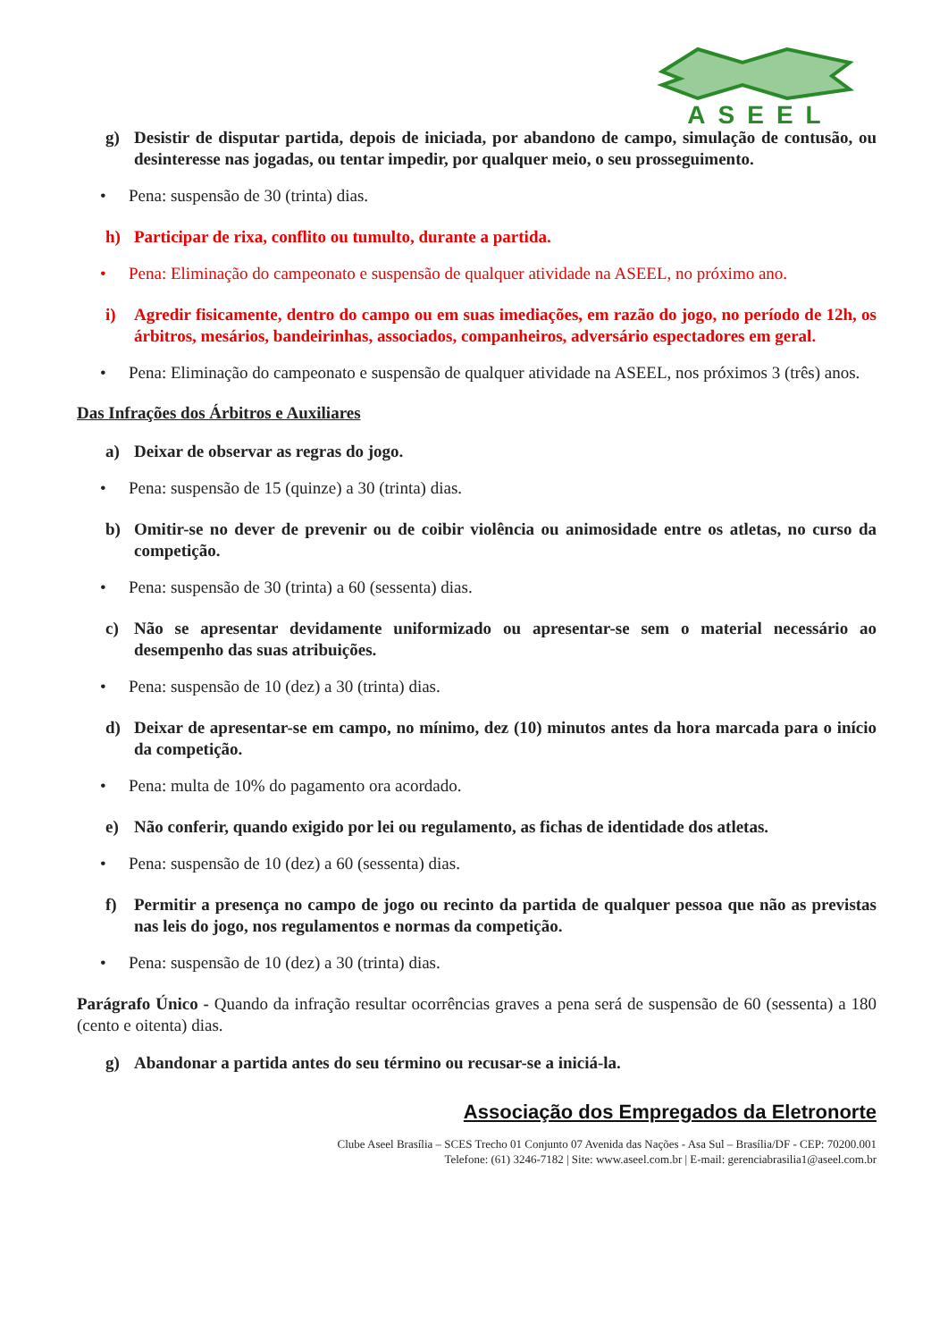ASEEL
g) Desistir de disputar partida, depois de iniciada, por abandono de campo, simulação de contusão, ou desinteresse nas jogadas, ou tentar impedir, por qualquer meio, o seu prosseguimento.
• Pena: suspensão de 30 (trinta) dias.
h) Participar de rixa, conflito ou tumulto, durante a partida.
• Pena: Eliminação do campeonato e suspensão de qualquer atividade na ASEEL, no próximo ano.
i) Agredir fisicamente, dentro do campo ou em suas imediações, em razão do jogo, no período de 12h, os árbitros, mesários, bandeirinhas, associados, companheiros, adversário espectadores em geral.
• Pena: Eliminação do campeonato e suspensão de qualquer atividade na ASEEL, nos próximos 3 (três) anos.
Das Infrações dos Árbitros e Auxiliares
a) Deixar de observar as regras do jogo.
• Pena: suspensão de 15 (quinze) a 30 (trinta) dias.
b) Omitir-se no dever de prevenir ou de coibir violência ou animosidade entre os atletas, no curso da competição.
• Pena: suspensão de 30 (trinta) a 60 (sessenta) dias.
c) Não se apresentar devidamente uniformizado ou apresentar-se sem o material necessário ao desempenho das suas atribuições.
• Pena: suspensão de 10 (dez) a 30 (trinta) dias.
d) Deixar de apresentar-se em campo, no mínimo, dez (10) minutos antes da hora marcada para o início da competição.
• Pena: multa de 10% do pagamento ora acordado.
e) Não conferir, quando exigido por lei ou regulamento, as fichas de identidade dos atletas.
• Pena: suspensão de 10 (dez) a 60 (sessenta) dias.
f) Permitir a presença no campo de jogo ou recinto da partida de qualquer pessoa que não as previstas nas leis do jogo, nos regulamentos e normas da competição.
• Pena: suspensão de 10 (dez) a 30 (trinta) dias.
Parágrafo Único - Quando da infração resultar ocorrências graves a pena será de suspensão de 60 (sessenta) a 180 (cento e oitenta) dias.
g) Abandonar a partida antes do seu término ou recusar-se a iniciá-la.
Associação dos Empregados da Eletronorte
Clube Aseel Brasília – SCES Trecho 01 Conjunto 07 Avenida das Nações - Asa Sul – Brasília/DF - CEP: 70200.001
Telefone: (61) 3246-7182 | Site: www.aseel.com.br | E-mail: gerenciabrasilia1@aseel.com.br